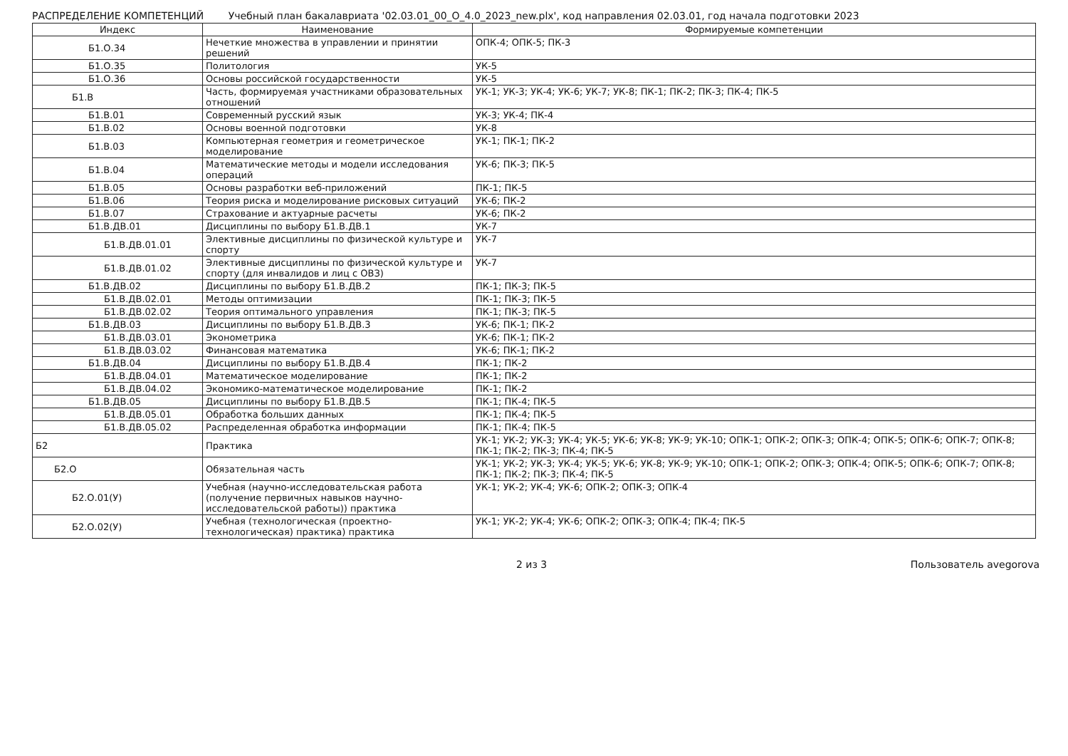РАСПРЕДЕЛЕНИЕ КОМПЕТЕНЦИЙ Учебный план бакалавриата '02.03.01_00_О_4.0_2023_new.plx', код направления 02.03.01, год начала подготовки 2023
| Индекс | Наименование | Формируемые компетенции |
| --- | --- | --- |
| Б1.О.34 | Нечеткие множества в управлении и принятии решений | ОПК-4; ОПК-5; ПК-3 |
| Б1.О.35 | Политология | УК-5 |
| Б1.О.36 | Основы российской государственности | УК-5 |
| Б1.В | Часть, формируемая участниками образовательных отношений | УК-1; УК-3; УК-4; УК-6; УК-7; УК-8; ПК-1; ПК-2; ПК-3; ПК-4; ПК-5 |
| Б1.В.01 | Современный русский язык | УК-3; УК-4; ПК-4 |
| Б1.В.02 | Основы военной подготовки | УК-8 |
| Б1.В.03 | Компьютерная геометрия и геометрическое моделирование | УК-1; ПК-1; ПК-2 |
| Б1.В.04 | Математические методы и модели исследования операций | УК-6; ПК-3; ПК-5 |
| Б1.В.05 | Основы разработки веб-приложений | ПК-1; ПК-5 |
| Б1.В.06 | Теория риска и моделирование рисковых ситуаций | УК-6; ПК-2 |
| Б1.В.07 | Страхование и актуарные расчеты | УК-6; ПК-2 |
| Б1.В.ДВ.01 | Дисциплины по выбору Б1.В.ДВ.1 | УК-7 |
| Б1.В.ДВ.01.01 | Элективные дисциплины по физической культуре и спорту | УК-7 |
| Б1.В.ДВ.01.02 | Элективные дисциплины по физической культуре и спорту (для инвалидов и лиц с ОВЗ) | УК-7 |
| Б1.В.ДВ.02 | Дисциплины по выбору Б1.В.ДВ.2 | ПК-1; ПК-3; ПК-5 |
| Б1.В.ДВ.02.01 | Методы оптимизации | ПК-1; ПК-3; ПК-5 |
| Б1.В.ДВ.02.02 | Теория оптимального управления | ПК-1; ПК-3; ПК-5 |
| Б1.В.ДВ.03 | Дисциплины по выбору Б1.В.ДВ.3 | УК-6; ПК-1; ПК-2 |
| Б1.В.ДВ.03.01 | Эконометрика | УК-6; ПК-1; ПК-2 |
| Б1.В.ДВ.03.02 | Финансовая математика | УК-6; ПК-1; ПК-2 |
| Б1.В.ДВ.04 | Дисциплины по выбору Б1.В.ДВ.4 | ПК-1; ПК-2 |
| Б1.В.ДВ.04.01 | Математическое моделирование | ПК-1; ПК-2 |
| Б1.В.ДВ.04.02 | Экономико-математическое моделирование | ПК-1; ПК-2 |
| Б1.В.ДВ.05 | Дисциплины по выбору Б1.В.ДВ.5 | ПК-1; ПК-4; ПК-5 |
| Б1.В.ДВ.05.01 | Обработка больших данных | ПК-1; ПК-4; ПК-5 |
| Б1.В.ДВ.05.02 | Распределенная обработка информации | ПК-1; ПК-4; ПК-5 |
| Б2 | Практика | УК-1; УК-2; УК-3; УК-4; УК-5; УК-6; УК-8; УК-9; УК-10; ОПК-1; ОПК-2; ОПК-3; ОПК-4; ОПК-5; ОПК-6; ОПК-7; ОПК-8; ПК-1; ПК-2; ПК-3; ПК-4; ПК-5 |
| Б2.О | Обязательная часть | УК-1; УК-2; УК-3; УК-4; УК-5; УК-6; УК-8; УК-9; УК-10; ОПК-1; ОПК-2; ОПК-3; ОПК-4; ОПК-5; ОПК-6; ОПК-7; ОПК-8; ПК-1; ПК-2; ПК-3; ПК-4; ПК-5 |
| Б2.О.01(У) | Учебная (научно-исследовательская работа (получение первичных навыков научно-исследовательской работы)) практика | УК-1; УК-2; УК-4; УК-6; ОПК-2; ОПК-3; ОПК-4 |
| Б2.О.02(У) | Учебная (технологическая (проектно-технологическая) практика) практика | УК-1; УК-2; УК-4; УК-6; ОПК-2; ОПК-3; ОПК-4; ПК-4; ПК-5 |
2 из 3 Пользователь avegorova